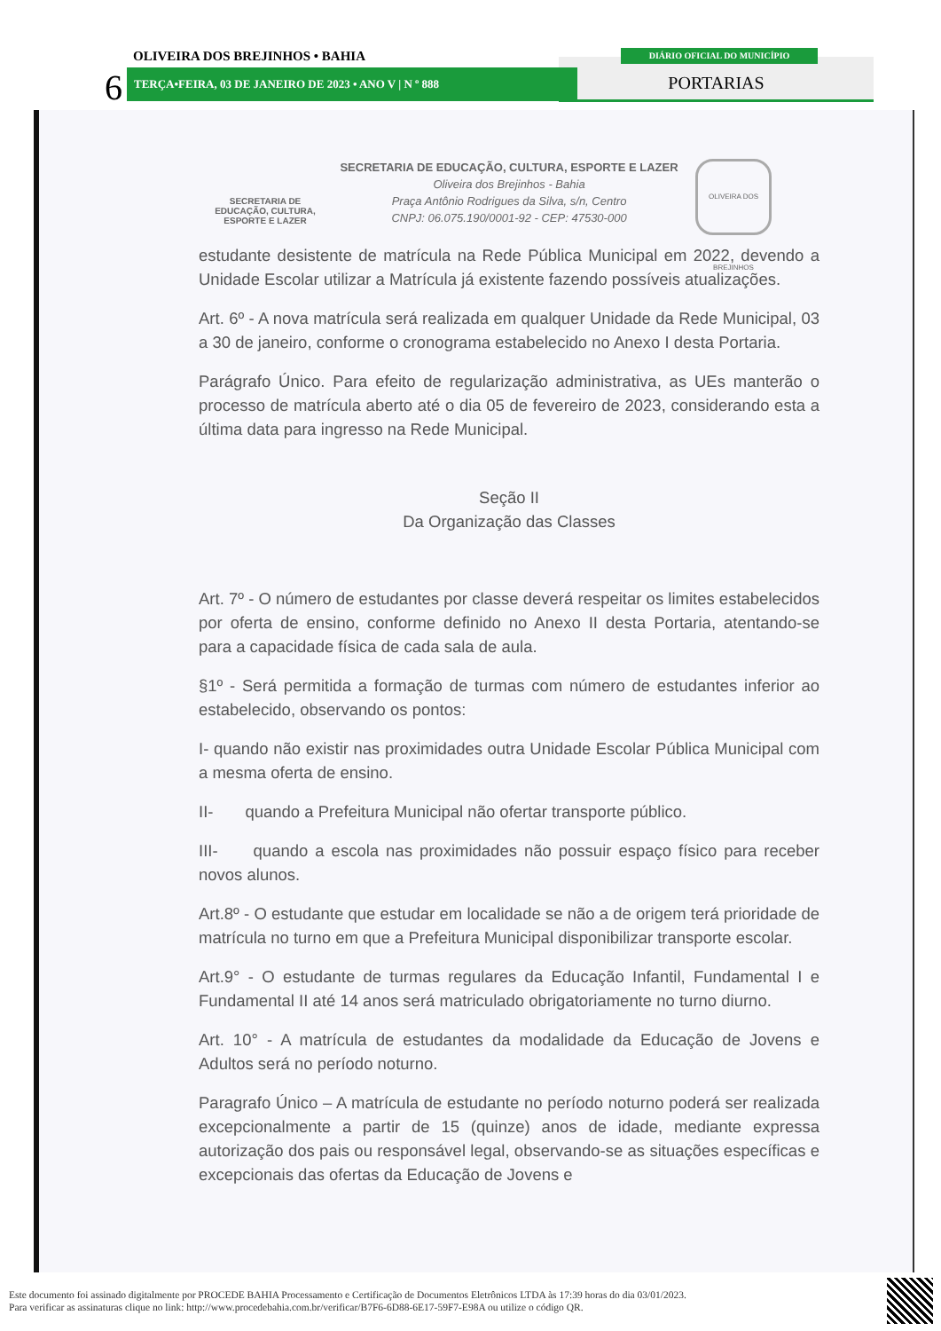OLIVEIRA DOS BREJINHOS • BAHIA
6 TERÇA•FEIRA, 03 DE JANEIRO DE 2023 • ANO V | N º 888
DIÁRIO OFICIAL DO MUNICÍPIO
PORTARIAS
SECRETARIA DE
EDUCAÇÃO, CULTURA,
ESPORTE E LAZER
SECRETARIA DE EDUCAÇÃO, CULTURA, ESPORTE E LAZER
Oliveira dos Brejinhos - Bahia
Praça Antônio Rodrigues da Silva, s/n, Centro
CNPJ: 06.075.190/0001-92 - CEP: 47530-000
OLIVEIRA DOS BREJINHOS
estudante desistente de matrícula na Rede Pública Municipal em 2022, devendo a Unidade Escolar utilizar a Matrícula já existente fazendo possíveis atualizações.
Art. 6º - A nova matrícula será realizada em qualquer Unidade da Rede Municipal, 03 a 30 de janeiro, conforme o cronograma estabelecido no Anexo I desta Portaria.
Parágrafo Único. Para efeito de regularização administrativa, as UEs manterão o processo de matrícula aberto até o dia 05 de fevereiro de 2023, considerando esta a última data para ingresso na Rede Municipal.
Seção II
Da Organização das Classes
Art. 7º - O número de estudantes por classe deverá respeitar os limites estabelecidos por oferta de ensino, conforme definido no Anexo II desta Portaria, atentando-se para a capacidade física de cada sala de aula.
§1º - Será permitida a formação de turmas com número de estudantes inferior ao estabelecido, observando os pontos:
I- quando não existir nas proximidades outra Unidade Escolar Pública Municipal com a mesma oferta de ensino.
II- quando a Prefeitura Municipal não ofertar transporte público.
III- quando a escola nas proximidades não possuir espaço físico para receber novos alunos.
Art.8º - O estudante que estudar em localidade se não a de origem terá prioridade de matrícula no turno em que a Prefeitura Municipal disponibilizar transporte escolar.
Art.9° - O estudante de turmas regulares da Educação Infantil, Fundamental I e Fundamental II até 14 anos será matriculado obrigatoriamente no turno diurno.
Art. 10° - A matrícula de estudantes da modalidade da Educação de Jovens e Adultos será no período noturno.
Paragrafo Único – A matrícula de estudante no período noturno poderá ser realizada excepcionalmente a partir de 15 (quinze) anos de idade, mediante expressa autorização dos pais ou responsável legal, observando-se as situações específicas e excepcionais das ofertas da Educação de Jovens e
Este documento foi assinado digitalmente por PROCEDE BAHIA Processamento e Certificação de Documentos Eletrônicos LTDA às 17:39 horas do dia 03/01/2023.
Para verificar as assinaturas clique no link: http://www.procedebahia.com.br/verificar/B7F6-6D88-6E17-59F7-E98A ou utilize o código QR.